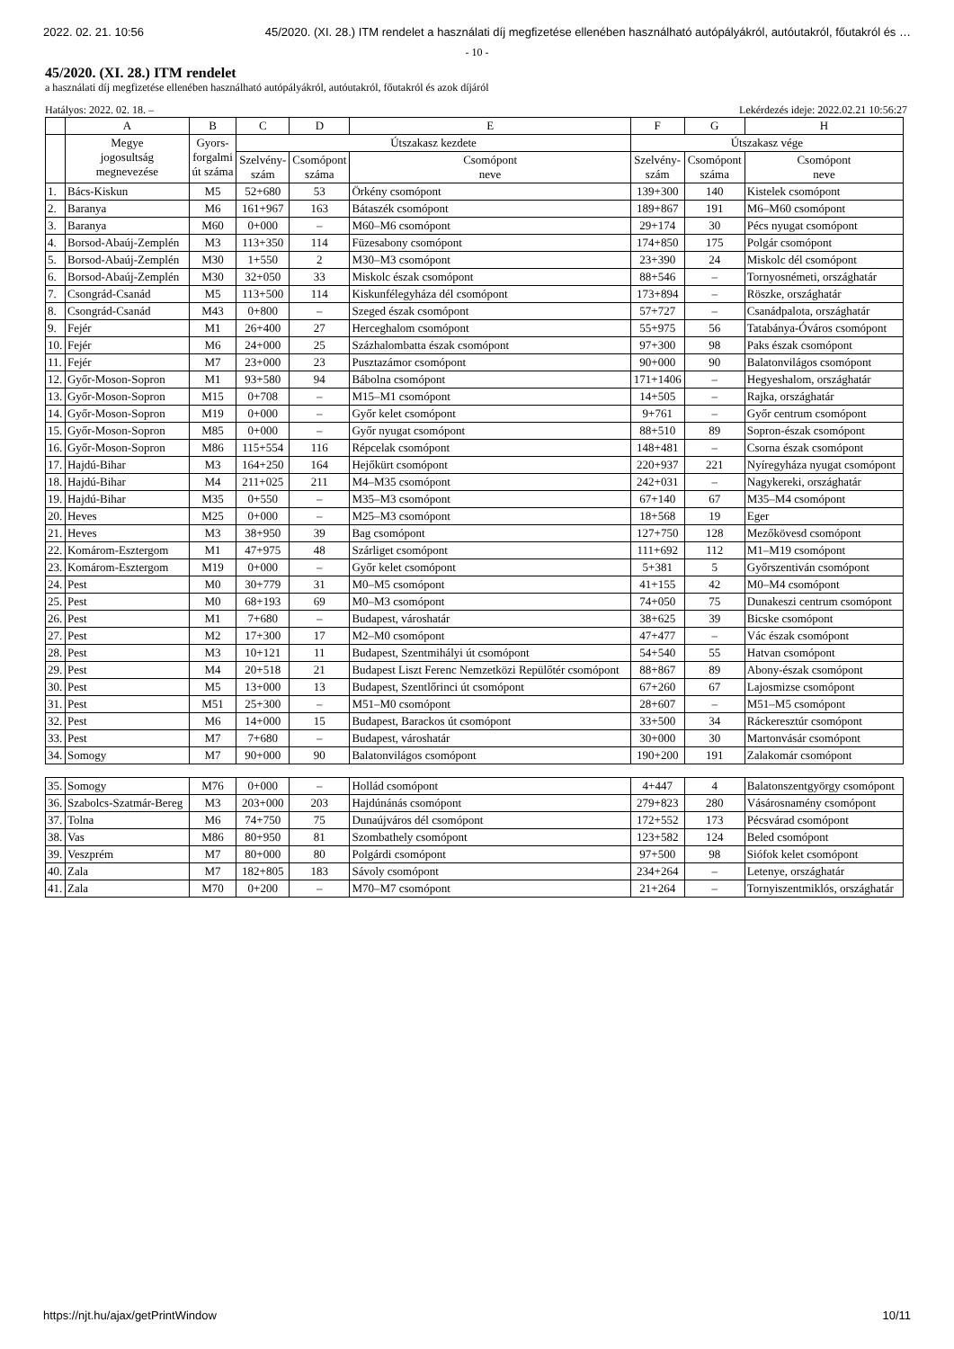2022. 02. 21. 10:56 45/2020. (XI. 28.) ITM rendelet a használati díj megfizetése ellenében használható autópályákról, autóutakról, főutakról és …
- 10 -
45/2020. (XI. 28.) ITM rendelet
a használati díj megfizetése ellenében használható autópályákról, autóutakról, főutakról és azok díjáról
Hatályos: 2022. 02. 18. – Lekérdezés ideje: 2022.02.21 10:56:27
| | A | B | C | D | E | F | G | H |
| --- | --- | --- | --- | --- | --- | --- | --- | --- |
| | Megye jogosultság megnevezése | Gyors- forgalmi út száma | Útszakasz kezdete | | | Útszakasz vége | | |
| | | | Szelvény- szám | Csomópont száma | Csomópont neve | Szelvény- szám | Csomópont száma | Csomópont neve |
| 1. | Bács-Kiskun | M5 | 52+680 | 53 | Örkény csomópont | 139+300 | 140 | Kistelek csomópont |
| 2. | Baranya | M6 | 161+967 | 163 | Bátaszék csomópont | 189+867 | 191 | M6–M60 csomópont |
| 3. | Baranya | M60 | 0+000 | – | M60–M6 csomópont | 29+174 | 30 | Pécs nyugat csomópont |
| 4. | Borsod-Abaúj-Zemplén | M3 | 113+350 | 114 | Füzesabony csomópont | 174+850 | 175 | Polgár csomópont |
| 5. | Borsod-Abaúj-Zemplén | M30 | 1+550 | 2 | M30–M3 csomópont | 23+390 | 24 | Miskolc dél csomópont |
| 6. | Borsod-Abaúj-Zemplén | M30 | 32+050 | 33 | Miskolc észak csomópont | 88+546 | – | Tornyosnémeti, országhatár |
| 7. | Csongrád-Csanád | M5 | 113+500 | 114 | Kiskunfélegyháza dél csomópont | 173+894 | – | Röszke, országhatár |
| 8. | Csongrád-Csanád | M43 | 0+800 | – | Szeged észak csomópont | 57+727 | – | Csanádpalota, országhatár |
| 9. | Fejér | M1 | 26+400 | 27 | Herceghalom csomópont | 55+975 | 56 | Tatabánya-Óváros csomópont |
| 10. | Fejér | M6 | 24+000 | 25 | Százhalombatta észak csomópont | 97+300 | 98 | Paks észak csomópont |
| 11. | Fejér | M7 | 23+000 | 23 | Pusztazámor csomópont | 90+000 | 90 | Balatonvilágos csomópont |
| 12. | Győr-Moson-Sopron | M1 | 93+580 | 94 | Bábolna csomópont | 171+1406 | – | Hegyeshalom, országhatár |
| 13. | Győr-Moson-Sopron | M15 | 0+708 | – | M15–M1 csomópont | 14+505 | – | Rajka, országhatár |
| 14. | Győr-Moson-Sopron | M19 | 0+000 | – | Győr kelet csomópont | 9+761 | – | Győr centrum csomópont |
| 15. | Győr-Moson-Sopron | M85 | 0+000 | – | Győr nyugat csomópont | 88+510 | 89 | Sopron-észak csomópont |
| 16. | Győr-Moson-Sopron | M86 | 115+554 | 116 | Répcelak csomópont | 148+481 | – | Csorna észak csomópont |
| 17. | Hajdú-Bihar | M3 | 164+250 | 164 | Hejőkürt csomópont | 220+937 | 221 | Nyíregyháza nyugat csomópont |
| 18. | Hajdú-Bihar | M4 | 211+025 | 211 | M4–M35 csomópont | 242+031 | – | Nagykereki, országhatár |
| 19. | Hajdú-Bihar | M35 | 0+550 | – | M35–M3 csomópont | 67+140 | 67 | M35–M4 csomópont |
| 20. | Heves | M25 | 0+000 | – | M25–M3 csomópont | 18+568 | 19 | Eger |
| 21. | Heves | M3 | 38+950 | 39 | Bag csomópont | 127+750 | 128 | Mezőkövesd csomópont |
| 22. | Komárom-Esztergom | M1 | 47+975 | 48 | Szárliget csomópont | 111+692 | 112 | M1–M19 csomópont |
| 23. | Komárom-Esztergom | M19 | 0+000 | – | Győr kelet csomópont | 5+381 | 5 | Győrszentiván csomópont |
| 24. | Pest | M0 | 30+779 | 31 | M0–M5 csomópont | 41+155 | 42 | M0–M4 csomópont |
| 25. | Pest | M0 | 68+193 | 69 | M0–M3 csomópont | 74+050 | 75 | Dunakeszi centrum csomópont |
| 26. | Pest | M1 | 7+680 | – | Budapest, városhatár | 38+625 | 39 | Bicske csomópont |
| 27. | Pest | M2 | 17+300 | 17 | M2–M0 csomópont | 47+477 | – | Vác észak csomópont |
| 28. | Pest | M3 | 10+121 | 11 | Budapest, Szentmihályi út csomópont | 54+540 | 55 | Hatvan csomópont |
| 29. | Pest | M4 | 20+518 | 21 | Budapest Liszt Ferenc Nemzetközi Repülőtér csomópont | 88+867 | 89 | Abony-észak csomópont |
| 30. | Pest | M5 | 13+000 | 13 | Budapest, Szentlőrinci út csomópont | 67+260 | 67 | Lajosmizse csomópont |
| 31. | Pest | M51 | 25+300 | – | M51–M0 csomópont | 28+607 | – | M51–M5 csomópont |
| 32. | Pest | M6 | 14+000 | 15 | Budapest, Barackos út csomópont | 33+500 | 34 | Ráckeresztúr csomópont |
| 33. | Pest | M7 | 7+680 | – | Budapest, városhatár | 30+000 | 30 | Martonvásár csomópont |
| 34. | Somogy | M7 | 90+000 | 90 | Balatonvilágos csomópont | 190+200 | 191 | Zalakomár csomópont |
| 35. | Somogy | M76 | 0+000 | – | Hollád csomópont | 4+447 | 4 | Balatonszentgyörgy csomópont |
| 36. | Szabolcs-Szatmár-Bereg | M3 | 203+000 | 203 | Hajdúnánás csomópont | 279+823 | 280 | Vásárosnamény csomópont |
| 37. | Tolna | M6 | 74+750 | 75 | Dunaújváros dél csomópont | 172+552 | 173 | Pécsvárad csomópont |
| 38. | Vas | M86 | 80+950 | 81 | Szombathely csomópont | 123+582 | 124 | Beled csomópont |
| 39. | Veszprém | M7 | 80+000 | 80 | Polgárdi csomópont | 97+500 | 98 | Siófok kelet csomópont |
| 40. | Zala | M7 | 182+805 | 183 | Sávoly csomópont | 234+264 | – | Letenye, országhatár |
| 41. | Zala | M70 | 0+200 | – | M70–M7 csomópont | 21+264 | – | Tornyiszentmiklós, országhatár |
https://njt.hu/ajax/getPrintWindow 10/11